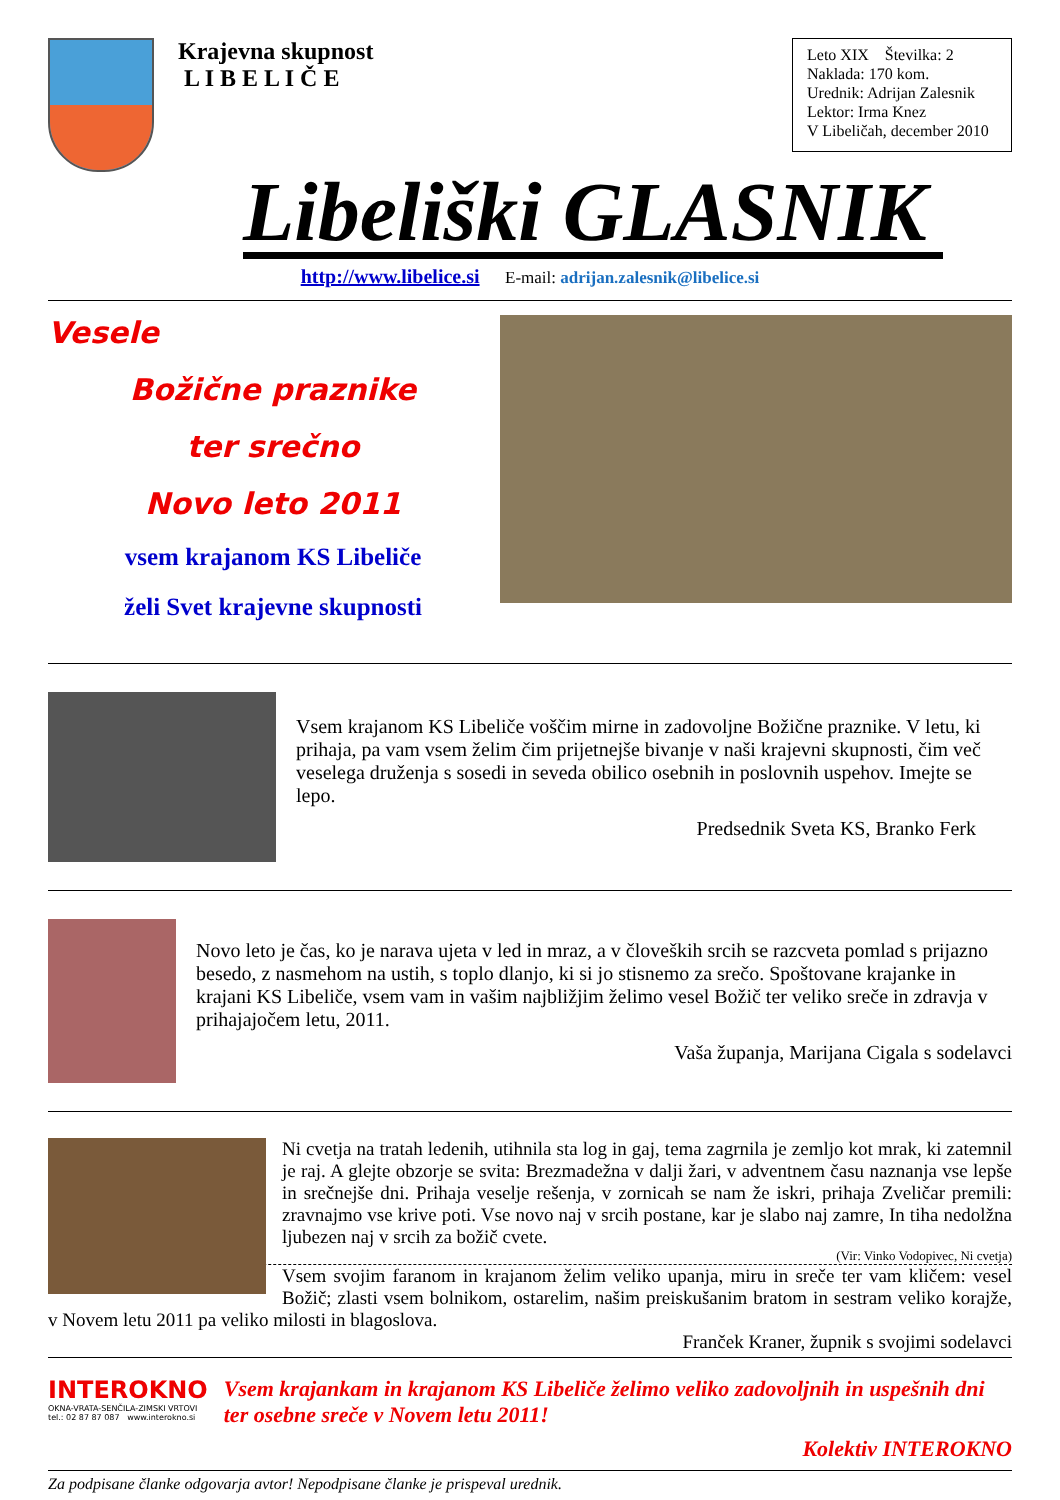Krajevna skupnost
L I B E L I Č E
Leto XIX Številka: 2
Naklada: 170 kom.
Urednik: Adrijan Zalesnik
Lektor: Irma Knez
V Libeličah, december 2010
Libeliški GLASNIK
http://www.libelice.si E-mail: adrijan.zalesnik@libelice.si
Vesele
Božične praznike
ter srečno
Novo leto 2011
vsem krajanom KS Libeliče
želi Svet krajevne skupnosti
Vsem krajanom KS Libeliče voščim mirne in zadovoljne Božične praznike. V letu, ki prihaja, pa vam vsem želim čim prijetnejše bivanje v naši krajevni skupnosti, čim več veselega druženja s sosedi in seveda obilico osebnih in poslovnih uspehov. Imejte se lepo.
Predsednik Sveta KS, Branko Ferk
Novo leto je čas, ko je narava ujeta v led in mraz, a v človeških srcih se razcveta pomlad s prijazno besedo, z nasmehom na ustih, s toplo dlanjo, ki si jo stisnemo za srečo. Spoštovane krajanke in krajani KS Libeliče, vsem vam in vašim najbližjim želimo vesel Božič ter veliko sreče in zdravja v prihajajočem letu, 2011.
Vaša županja, Marijana Cigala s sodelavci
Ni cvetja na tratah ledenih, utihnila sta log in gaj, tema zagrnila je zemljo kot mrak, ki zatemnil je raj. A glejte obzorje se svita: Brezmadežna v dalji žari, v adventnem času naznanja vse lepše in srečnejše dni. Prihaja veselje rešenja, v zornicah se nam že iskri, prihaja Zveličar premili: zravnajmo vse krive poti. Vse novo naj v srcih postane, kar je slabo naj zamre, In tiha nedolžna ljubezen naj v srcih za božič cvete.
(Vir: Vinko Vodopivec, Ni cvetja)
Vsem svojim faranom in krajanom želim veliko upanja, miru in sreče ter vam kličem: vesel Božič; zlasti vsem bolnikom, ostarelim, našim preiskušanim bratom in sestram veliko korajže, v Novem letu 2011 pa veliko milosti in blagoslova.
Franček Kraner, župnik s svojimi sodelavci
INTEROKNO
OKNA-VRATA-SENČILA-ZIMSKI VRTOVI
tel.: 02 87 87 087 www.interokno.si
Vsem krajankam in krajanom KS Libeliče želimo veliko zadovoljnih in uspešnih dni ter osebne sreče v Novem letu 2011!
Kolektiv INTEROKNO
Za podpisane članke odgovarja avtor! Nepodpisane članke je prispeval urednik.